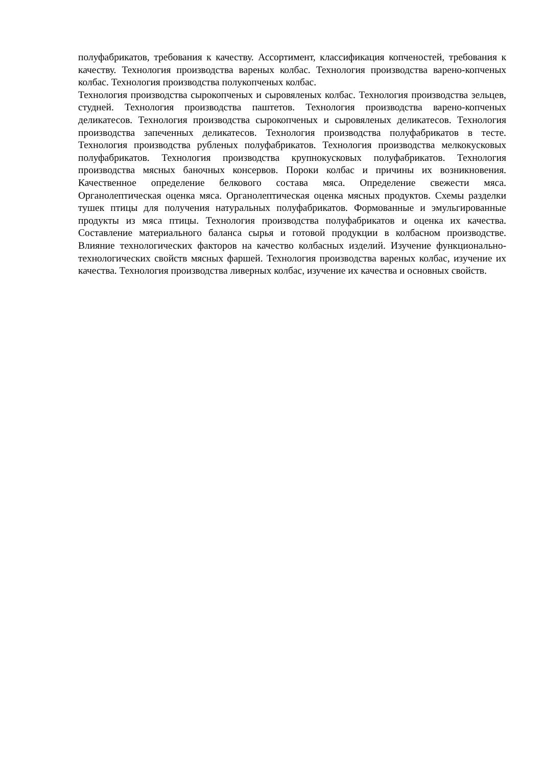полуфабрикатов, требования к качеству. Ассортимент, классификация копченостей, требования к качеству. Технология производства вареных колбас. Технология производства варено-копченых колбас. Технология производства полукопченых колбас.
Технология производства сырокопченых и сыровяленых колбас. Технология производства зельцев, студней. Технология производства паштетов. Технология производства варено-копченых деликатесов. Технология производства сырокопченых и сыровяленых деликатесов. Технология производства запеченных деликатесов. Технология производства полуфабрикатов в тесте. Технология производства рубленых полуфабрикатов. Технология производства мелкокусковых полуфабрикатов. Технология производства крупнокусковых полуфабрикатов. Технология производства мясных баночных консервов. Пороки колбас и причины их возникновения. Качественное определение белкового состава мяса. Определение свежести мяса. Органолептическая оценка мяса. Органолептическая оценка мясных продуктов. Схемы разделки тушек птицы для получения натуральных полуфабрикатов. Формованные и эмульгированные продукты из мяса птицы. Технология производства полуфабрикатов и оценка их качества. Составление материального баланса сырья и готовой продукции в колбасном производстве. Влияние технологических факторов на качество колбасных изделий. Изучение функционально-технологических свойств мясных фаршей. Технология производства вареных колбас, изучение их качества. Технология производства ливерных колбас, изучение их качества и основных свойств.